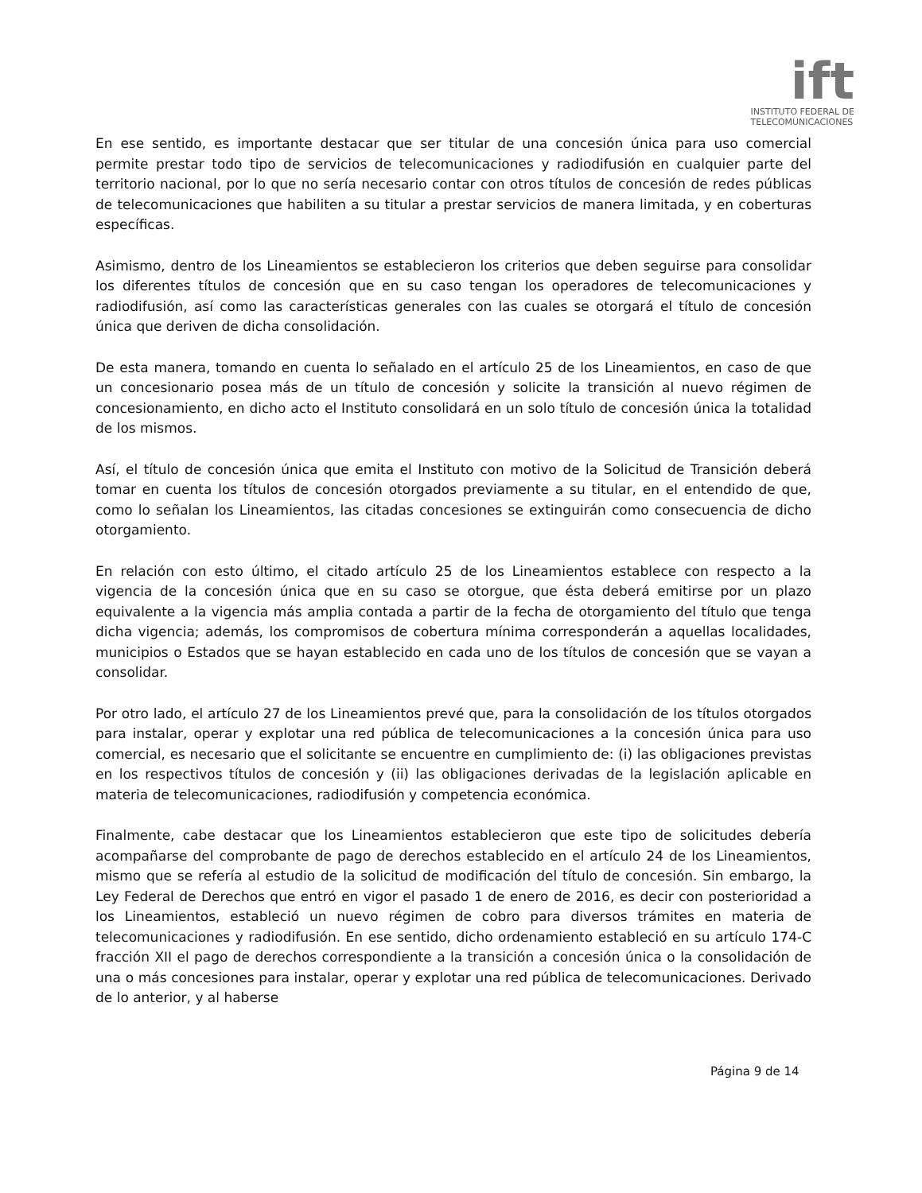ift
INSTITUTO FEDERAL DE
TELECOMUNICACIONES
En ese sentido, es importante destacar que ser titular de una concesión única para uso comercial permite prestar todo tipo de servicios de telecomunicaciones y radiodifusión en cualquier parte del territorio nacional, por lo que no sería necesario contar con otros títulos de concesión de redes públicas de telecomunicaciones que habiliten a su titular a prestar servicios de manera limitada, y en coberturas específicas.
Asimismo, dentro de los Lineamientos se establecieron los criterios que deben seguirse para consolidar los diferentes títulos de concesión que en su caso tengan los operadores de telecomunicaciones y radiodifusión, así como las características generales con las cuales se otorgará el título de concesión única que deriven de dicha consolidación.
De esta manera, tomando en cuenta lo señalado en el artículo 25 de los Lineamientos, en caso de que un concesionario posea más de un título de concesión y solicite la transición al nuevo régimen de concesionamiento, en dicho acto el Instituto consolidará en un solo título de concesión única la totalidad de los mismos.
Así, el título de concesión única que emita el Instituto con motivo de la Solicitud de Transición deberá tomar en cuenta los títulos de concesión otorgados previamente a su titular, en el entendido de que, como lo señalan los Lineamientos, las citadas concesiones se extinguirán como consecuencia de dicho otorgamiento.
En relación con esto último, el citado artículo 25 de los Lineamientos establece con respecto a la vigencia de la concesión única que en su caso se otorgue, que ésta deberá emitirse por un plazo equivalente a la vigencia más amplia contada a partir de la fecha de otorgamiento del título que tenga dicha vigencia; además, los compromisos de cobertura mínima corresponderán a aquellas localidades, municipios o Estados que se hayan establecido en cada uno de los títulos de concesión que se vayan a consolidar.
Por otro lado, el artículo 27 de los Lineamientos prevé que, para la consolidación de los títulos otorgados para instalar, operar y explotar una red pública de telecomunicaciones a la concesión única para uso comercial, es necesario que el solicitante se encuentre en cumplimiento de: (i) las obligaciones previstas en los respectivos títulos de concesión y (ii) las obligaciones derivadas de la legislación aplicable en materia de telecomunicaciones, radiodifusión y competencia económica.
Finalmente, cabe destacar que los Lineamientos establecieron que este tipo de solicitudes debería acompañarse del comprobante de pago de derechos establecido en el artículo 24 de los Lineamientos, mismo que se refería al estudio de la solicitud de modificación del título de concesión. Sin embargo, la Ley Federal de Derechos que entró en vigor el pasado 1 de enero de 2016, es decir con posterioridad a los Lineamientos, estableció un nuevo régimen de cobro para diversos trámites en materia de telecomunicaciones y radiodifusión. En ese sentido, dicho ordenamiento estableció en su artículo 174-C fracción XII el pago de derechos correspondiente a la transición a concesión única o la consolidación de una o más concesiones para instalar, operar y explotar una red pública de telecomunicaciones. Derivado de lo anterior, y al haberse
Página 9 de 14